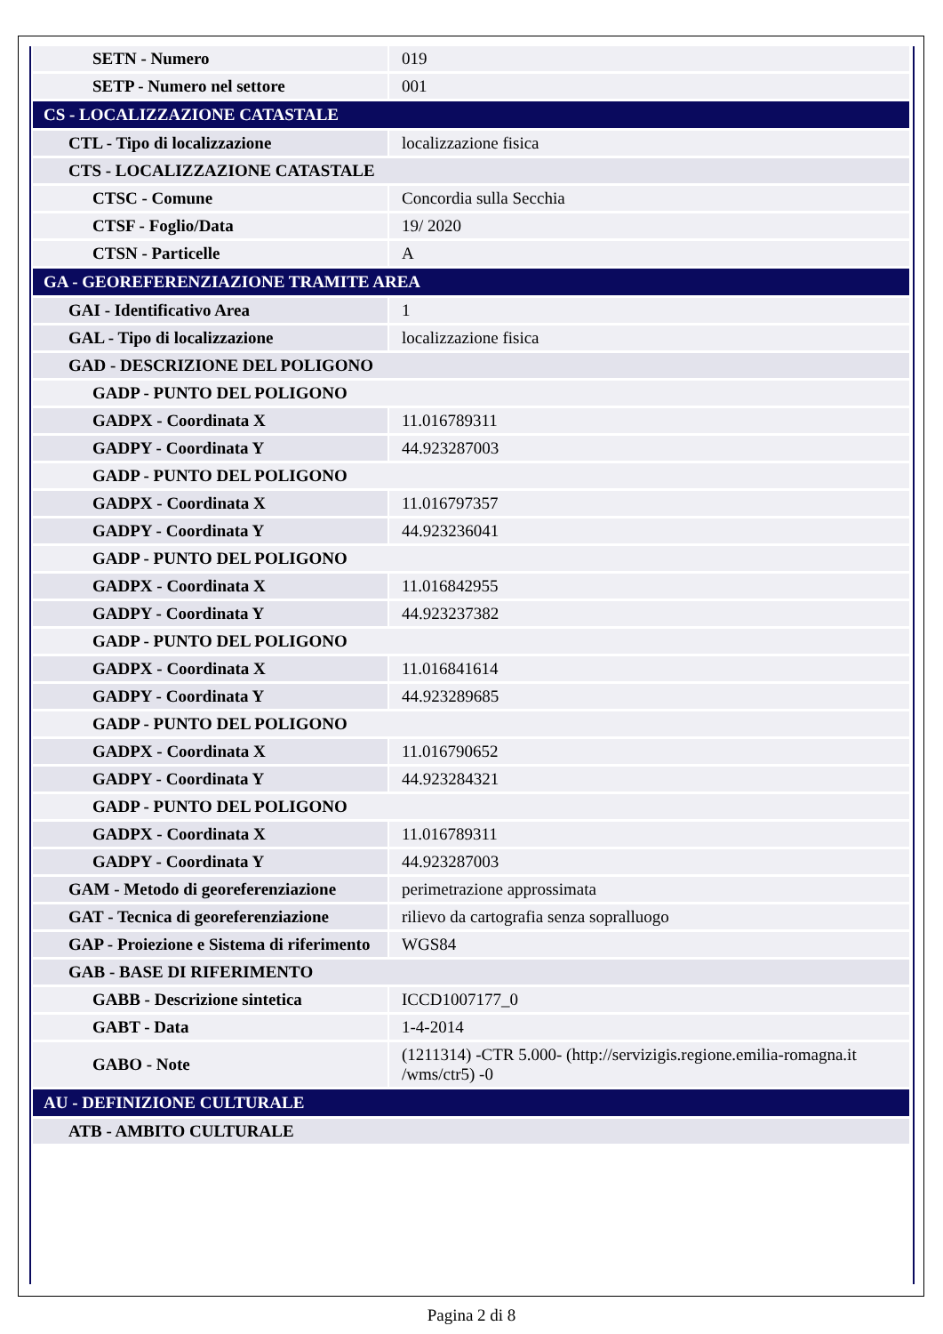| SETN - Numero | 019 |
| SETP - Numero nel settore | 001 |
| CS - LOCALIZZAZIONE CATASTALE | |
| CTL - Tipo di localizzazione | localizzazione fisica |
| CTS - LOCALIZZAZIONE CATASTALE | |
| CTSC - Comune | Concordia sulla Secchia |
| CTSF - Foglio/Data | 19/ 2020 |
| CTSN - Particelle | A |
| GA - GEOREFERENZIAZIONE TRAMITE AREA | |
| GAI - Identificativo Area | 1 |
| GAL - Tipo di localizzazione | localizzazione fisica |
| GAD - DESCRIZIONE DEL POLIGONO | |
| GADP - PUNTO DEL POLIGONO | |
| GADPX - Coordinata X | 11.016789311 |
| GADPY - Coordinata Y | 44.923287003 |
| GADP - PUNTO DEL POLIGONO | |
| GADPX - Coordinata X | 11.016797357 |
| GADPY - Coordinata Y | 44.923236041 |
| GADP - PUNTO DEL POLIGONO | |
| GADPX - Coordinata X | 11.016842955 |
| GADPY - Coordinata Y | 44.923237382 |
| GADP - PUNTO DEL POLIGONO | |
| GADPX - Coordinata X | 11.016841614 |
| GADPY - Coordinata Y | 44.923289685 |
| GADP - PUNTO DEL POLIGONO | |
| GADPX - Coordinata X | 11.016790652 |
| GADPY - Coordinata Y | 44.923284321 |
| GADP - PUNTO DEL POLIGONO | |
| GADPX - Coordinata X | 11.016789311 |
| GADPY - Coordinata Y | 44.923287003 |
| GAM - Metodo di georeferenziazione | perimetrazione approssimata |
| GAT - Tecnica di georeferenziazione | rilievo da cartografia senza sopralluogo |
| GAP - Proiezione e Sistema di riferimento | WGS84 |
| GAB - BASE DI RIFERIMENTO | |
| GABB - Descrizione sintetica | ICCD1007177_0 |
| GABT - Data | 1-4-2014 |
| GABO - Note | (1211314) -CTR 5.000- (http://servizigis.regione.emilia-romagna.it /wms/ctr5) -0 |
| AU - DEFINIZIONE CULTURALE | |
| ATB - AMBITO CULTURALE | |
Pagina 2 di 8